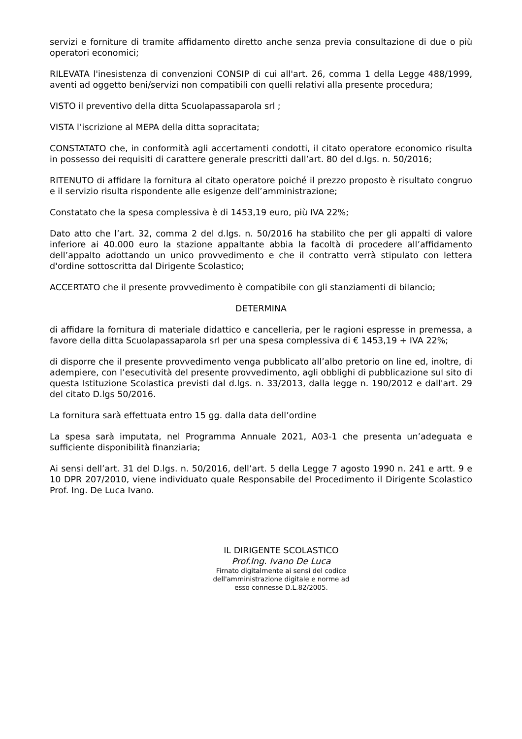servizi e forniture di tramite affidamento diretto anche senza previa consultazione di due o più operatori economici;
RILEVATA l'inesistenza di convenzioni CONSIP di cui all'art. 26, comma 1 della Legge 488/1999, aventi ad oggetto beni/servizi non compatibili con quelli relativi alla presente procedura;
VISTO il preventivo della ditta Scuolapassaparola srl ;
VISTA l’iscrizione al MEPA della ditta sopracitata;
CONSTATATO che, in conformità agli accertamenti condotti, il citato operatore economico risulta in possesso dei requisiti di carattere generale prescritti dall’art. 80 del d.lgs. n. 50/2016;
RITENUTO di affidare la fornitura al citato operatore poiché il prezzo proposto è risultato congruo e il servizio risulta rispondente alle esigenze dell’amministrazione;
Constatato che la spesa complessiva è di 1453,19 euro, più IVA 22%;
Dato atto che l’art. 32, comma 2 del d.lgs. n. 50/2016 ha stabilito che per gli appalti di valore inferiore ai 40.000 euro la stazione appaltante abbia la facoltà di procedere all’affidamento dell’appalto adottando un unico provvedimento e che il contratto verrà stipulato con lettera d'ordine sottoscritta dal Dirigente Scolastico;
ACCERTATO che il presente provvedimento è compatibile con gli stanziamenti di bilancio;
DETERMINA
di affidare la fornitura di materiale didattico e cancelleria, per le ragioni espresse in premessa, a favore della ditta Scuolapassaparola srl per una spesa complessiva di € 1453,19 + IVA 22%;
di disporre che il presente provvedimento venga pubblicato all’albo pretorio on line ed, inoltre, di adempiere, con l’esecutività del presente provvedimento, agli obblighi di pubblicazione sul sito di questa Istituzione Scolastica previsti dal d.lgs. n. 33/2013, dalla legge n. 190/2012 e dall'art. 29 del citato D.lgs 50/2016.
La fornitura sarà effettuata entro 15 gg. dalla data dell’ordine
La spesa sarà imputata, nel Programma Annuale 2021, A03-1 che presenta un’adeguata e sufficiente disponibilità finanziaria;
Ai sensi dell’art. 31 del D.lgs. n. 50/2016, dell’art. 5 della Legge 7 agosto 1990 n. 241 e artt. 9 e 10 DPR 207/2010, viene individuato quale Responsabile del Procedimento il Dirigente Scolastico Prof. Ing. De Luca Ivano.
IL DIRIGENTE SCOLASTICO
Prof.Ing. Ivano De Luca
Firnato digitalmente ai sensi del codice dell'amministrazione digitale e norme ad esso connesse D.L.82/2005.